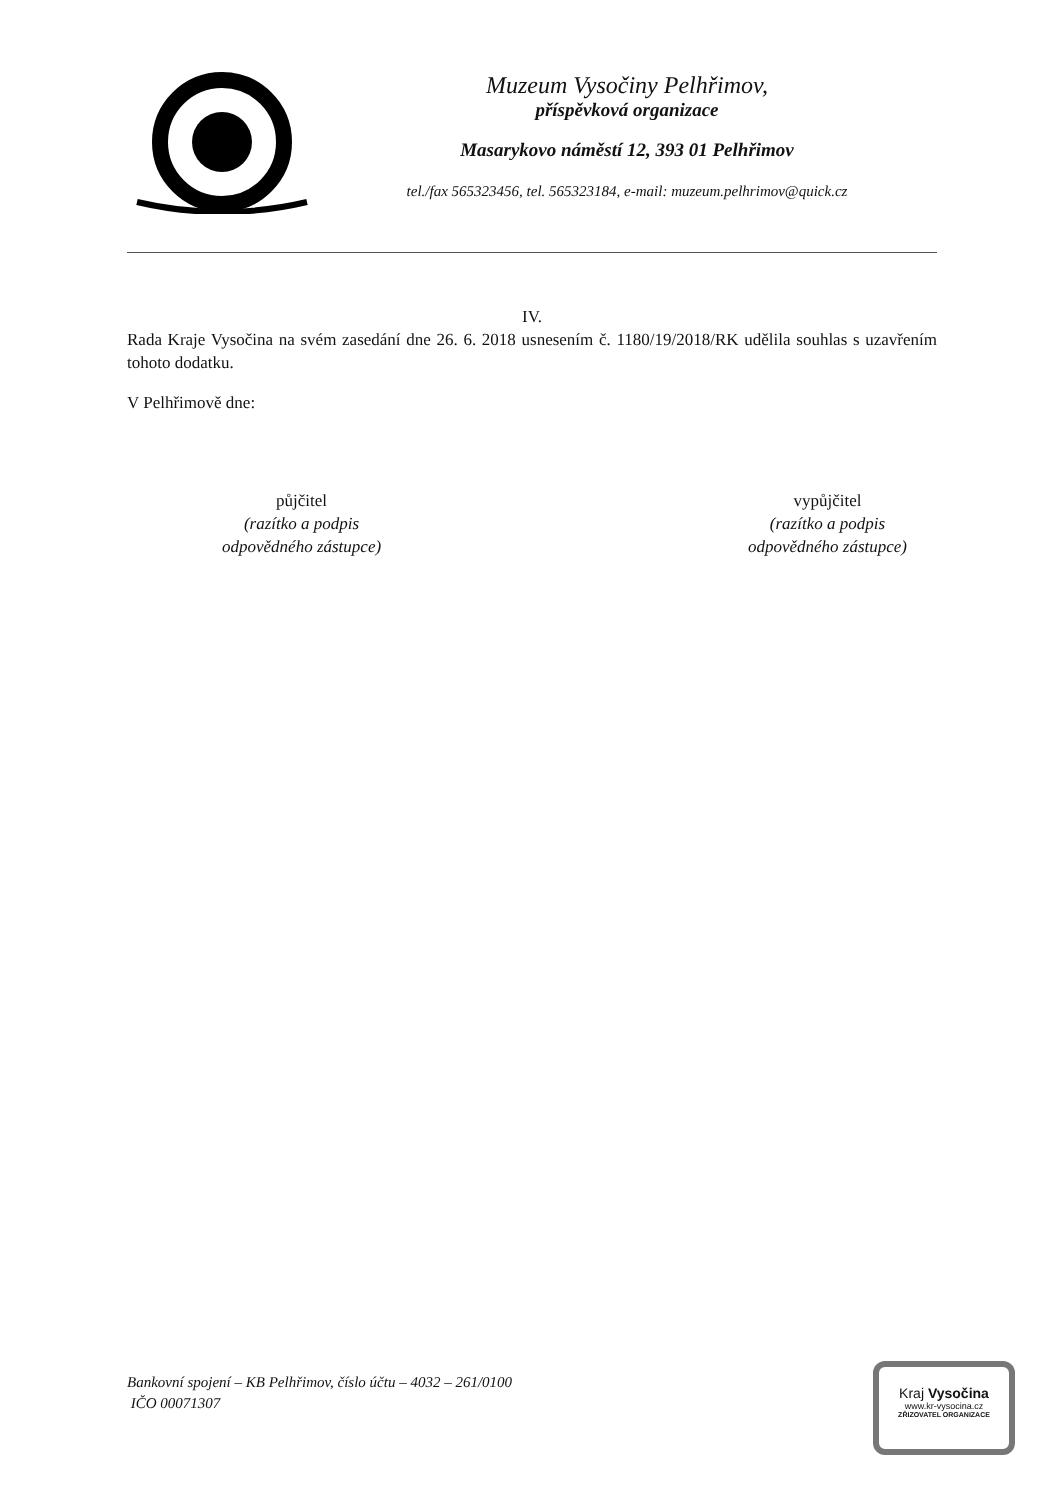Muzeum Vysočiny Pelhřimov,
příspěvková organizace
Masarykovo náměstí 12, 393 01 Pelhřimov
tel./fax 565323456, tel. 565323184, e-mail: muzeum.pelhrimov@quick.cz
IV.
Rada Kraje Vysočina na svém zasedání dne 26. 6. 2018 usnesením č. 1180/19/2018/RK udělila souhlas s uzavřením tohoto dodatku.
V Pelhřimově dne:
půjčitel
(razítko a podpis
odpovědného zástupce)
vypůjčitel
(razítko a podpis
odpovědného zástupce)
Bankovní spojení – KB Pelhřimov, číslo účtu – 4032 – 261/0100
IČO 00071307
Kraj Vysočina
www.kr-vysocina.cz
ZŘIZOVATEL ORGANIZACE